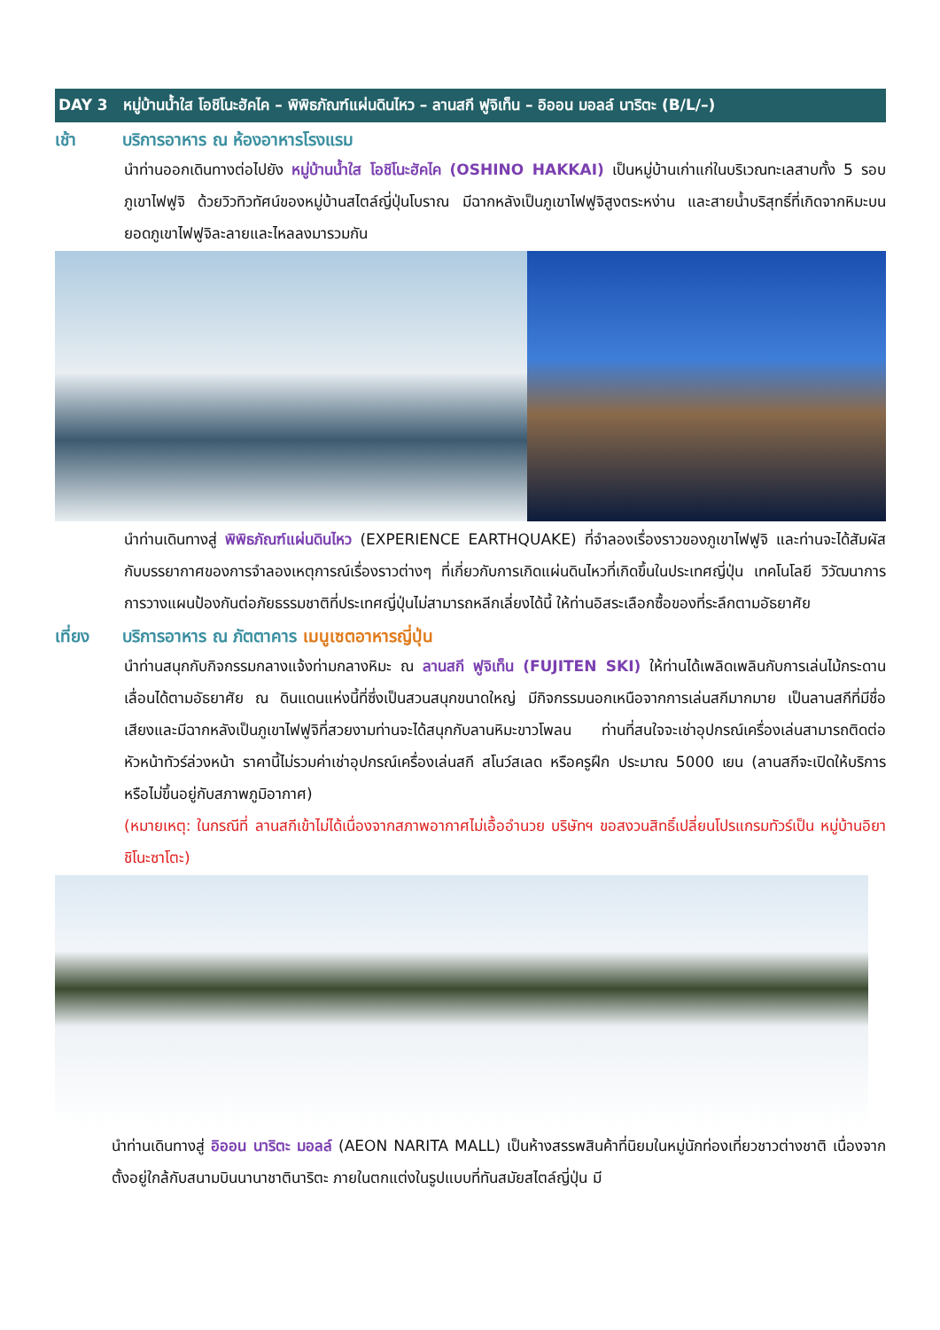DAY 3 หมู่บ้านน้ำใส โอชิโนะฮัคไค – พิพิธภัณฑ์แผ่นดินไหว – ลานสกี ฟูจิเท็น – อิออน มอลล์ นาริตะ (B/L/–)
เช้า บริการอาหาร ณ ห้องอาหารโรงแรม
นำท่านออกเดินทางต่อไปยัง หมู่บ้านน้ำใส โอชิโนะฮัคไค (OSHINO HAKKAI) เป็นหมู่บ้านเก่าแก่ในบริเวณทะเลสาบทั้ง 5 รอบภูเขาไฟฟูจิ ด้วยวิวทิวทัศน์ของหมู่บ้านสไตล์ญี่ปุ่นโบราณ มีฉากหลังเป็นภูเขาไฟฟูจิสูงตระหง่าน และสายน้ำบริสุทธิ์ที่เกิดจากหิมะบนยอดภูเขาไฟฟูจิละลายและไหลลงมารวมกัน
นำท่านเดินทางสู่ พิพิธภัณฑ์แผ่นดินไหว (EXPERIENCE EARTHQUAKE) ที่จำลองเรื่องราวของภูเขาไฟฟูจิ และท่านจะได้สัมผัสกับบรรยากาศของการจำลองเหตุการณ์เรื่องราวต่างๆ ที่เกี่ยวกับการเกิดแผ่นดินไหวที่เกิดขึ้นในประเทศญี่ปุ่น เทคโนโลยี วิวัฒนาการ การวางแผนป้องกันต่อภัยธรรมชาติที่ประเทศญี่ปุ่นไม่สามารถหลีกเลี่ยงได้นี้ ให้ท่านอิสระเลือกซื้อของที่ระลึกตามอัธยาศัย
เที่ยง บริการอาหาร ณ ภัตตาคาร เมนูเซตอาหารญี่ปุ่น
นำท่านสนุกกับกิจกรรมกลางแจ้งท่ามกลางหิมะ ณ ลานสกี ฟูจิเท็น (FUJITEN SKI) ให้ท่านได้เพลิดเพลินกับการเล่นไม้กระดานเลื่อนได้ตามอัธยาศัย ณ ดินแดนแห่งนี้ที่ซึ่งเป็นสวนสนุกขนาดใหญ่ มีกิจกรรมนอกเหนือจากการเล่นสกีมากมาย เป็นลานสกีที่มีชื่อเสียงและมีฉากหลังเป็นภูเขาไฟฟูจิที่สวยงามท่านจะได้สนุกกับลานหิมะขาวโพลน ท่านที่สนใจจะเช่าอุปกรณ์เครื่องเล่นสามารถติดต่อหัวหน้าทัวร์ล่วงหน้า ราคานี้ไม่รวมค่าเช่าอุปกรณ์เครื่องเล่นสกี สโนว์สเลด หรือครูฝึก ประมาณ 5000 เยน (ลานสกีจะเปิดให้บริการหรือไม่ขึ้นอยู่กับสภาพภูมิอากาศ)
(หมายเหตุ: ในกรณีที่ ลานสกีเข้าไม่ได้เนื่องจากสภาพอากาศไม่เอื้ออำนวย บริษัทฯ ขอสงวนสิทธิ์เปลี่ยนโปรแกรมทัวร์เป็น หมู่บ้านอิยาชิโนะซาโตะ)
นำท่านเดินทางสู่ อิออน นาริตะ มอลล์ (AEON NARITA MALL) เป็นห้างสรรพสินค้าที่นิยมในหมู่นักท่องเที่ยวชาวต่างชาติ เนื่องจากตั้งอยู่ใกล้กับสนามบินนานาชาตินาริตะ ภายในตกแต่งในรูปแบบที่ทันสมัยสไตล์ญี่ปุ่น มี